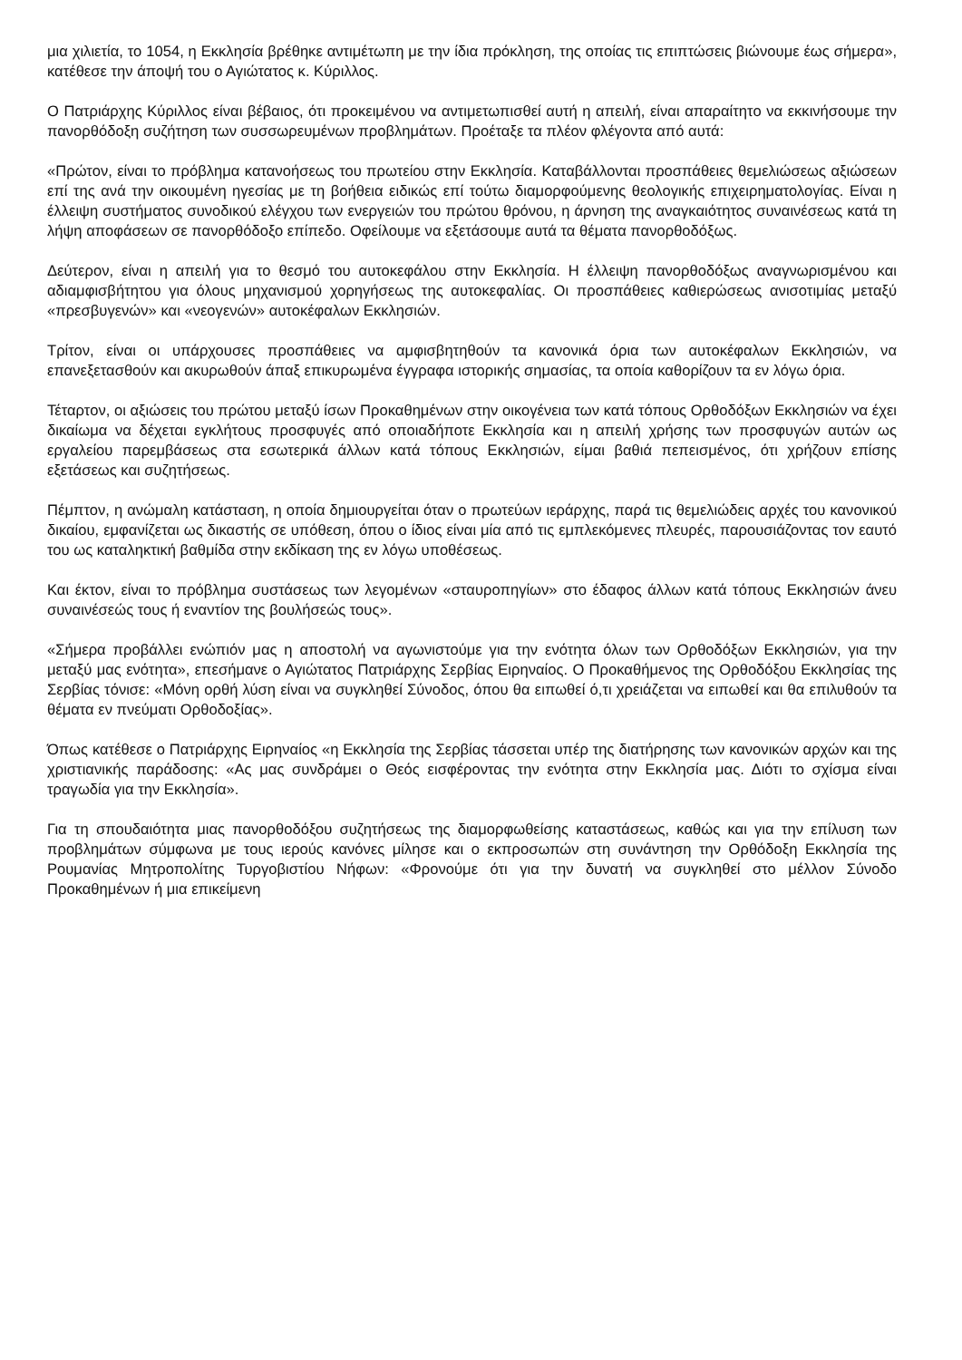μια χιλιετία, το 1054, η Εκκλησία βρέθηκε αντιμέτωπη με την ίδια πρόκληση, της οποίας τις επιπτώσεις βιώνουμε έως σήμερα», κατέθεσε την άποψή του ο Αγιώτατος κ. Κύριλλος.
Ο Πατριάρχης Κύριλλος είναι βέβαιος, ότι προκειμένου να αντιμετωπισθεί αυτή η απειλή, είναι απαραίτητο να εκκινήσουμε την πανορθόδοξη συζήτηση των συσσωρευμένων προβλημάτων. Προέταξε τα πλέον φλέγοντα από αυτά:
«Πρώτον, είναι το πρόβλημα κατανοήσεως του πρωτείου στην Εκκλησία. Καταβάλλονται προσπάθειες θεμελιώσεως αξιώσεων επί της ανά την οικουμένη ηγεσίας με τη βοήθεια ειδικώς επί τούτω διαμορφούμενης θεολογικής επιχειρηματολογίας. Είναι η έλλειψη συστήματος συνοδικού ελέγχου των ενεργειών του πρώτου θρόνου, η άρνηση της αναγκαιότητος συναινέσεως κατά τη λήψη αποφάσεων σε πανορθόδοξο επίπεδο. Οφείλουμε να εξετάσουμε αυτά τα θέματα πανορθοδόξως.
Δεύτερον, είναι η απειλή για το θεσμό του αυτοκεφάλου στην Εκκλησία. Η έλλειψη πανορθοδόξως αναγνωρισμένου και αδιαμφισβήτητου για όλους μηχανισμού χορηγήσεως της αυτοκεφαλίας. Οι προσπάθειες καθιερώσεως ανισοτιμίας μεταξύ «πρεσβυγενών» και «νεογενών» αυτοκέφαλων Εκκλησιών.
Τρίτον, είναι οι υπάρχουσες προσπάθειες να αμφισβητηθούν τα κανονικά όρια των αυτοκέφαλων Εκκλησιών, να επανεξετασθούν και ακυρωθούν άπαξ επικυρωμένα έγγραφα ιστορικής σημασίας, τα οποία καθορίζουν τα εν λόγω όρια.
Τέταρτον, οι αξιώσεις του πρώτου μεταξύ ίσων Προκαθημένων στην οικογένεια των κατά τόπους Ορθοδόξων Εκκλησιών να έχει δικαίωμα να δέχεται εγκλήτους προσφυγές από οποιαδήποτε Εκκλησία και η απειλή χρήσης των προσφυγών αυτών ως εργαλείου παρεμβάσεως στα εσωτερικά άλλων κατά τόπους Εκκλησιών, είμαι βαθιά πεπεισμένος, ότι χρήζουν επίσης εξετάσεως και συζητήσεως.
Πέμπτον, η ανώμαλη κατάσταση, η οποία δημιουργείται όταν ο πρωτεύων ιεράρχης, παρά τις θεμελιώδεις αρχές του κανονικού δικαίου, εμφανίζεται ως δικαστής σε υπόθεση, όπου ο ίδιος είναι μία από τις εμπλεκόμενες πλευρές, παρουσιάζοντας τον εαυτό του ως καταληκτική βαθμίδα στην εκδίκαση της εν λόγω υποθέσεως.
Και έκτον, είναι το πρόβλημα συστάσεως των λεγομένων «σταυροπηγίων» στο έδαφος άλλων κατά τόπους Εκκλησιών άνευ συναινέσεώς τους ή εναντίον της βουλήσεώς τους».
«Σήμερα προβάλλει ενώπιόν μας η αποστολή να αγωνιστούμε για την ενότητα όλων των Ορθοδόξων Εκκλησιών, για την μεταξύ μας ενότητα», επεσήμανε ο Αγιώτατος Πατριάρχης Σερβίας Ειρηναίος. Ο Προκαθήμενος της Ορθοδόξου Εκκλησίας της Σερβίας τόνισε: «Μόνη ορθή λύση είναι να συγκληθεί Σύνοδος, όπου θα ειπωθεί ό,τι χρειάζεται να ειπωθεί και θα επιλυθούν τα θέματα εν πνεύματι Ορθοδοξίας».
Όπως κατέθεσε ο Πατριάρχης Ειρηναίος «η Εκκλησία της Σερβίας τάσσεται υπέρ της διατήρησης των κανονικών αρχών και της χριστιανικής παράδοσης: «Ας μας συνδράμει ο Θεός εισφέροντας την ενότητα στην Εκκλησία μας. Διότι το σχίσμα είναι τραγωδία για την Εκκλησία».
Για τη σπουδαιότητα μιας πανορθοδόξου συζητήσεως της διαμορφωθείσης καταστάσεως, καθώς και για την επίλυση των προβλημάτων σύμφωνα με τους ιερούς κανόνες μίλησε και ο εκπροσωπών στη συνάντηση την Ορθόδοξη Εκκλησία της Ρουμανίας Μητροπολίτης Τυργοβιστίου Νήφων: «Φρονούμε ότι για την δυνατή να συγκληθεί στο μέλλον Σύνοδο Προκαθημένων ή μια επικείμενη